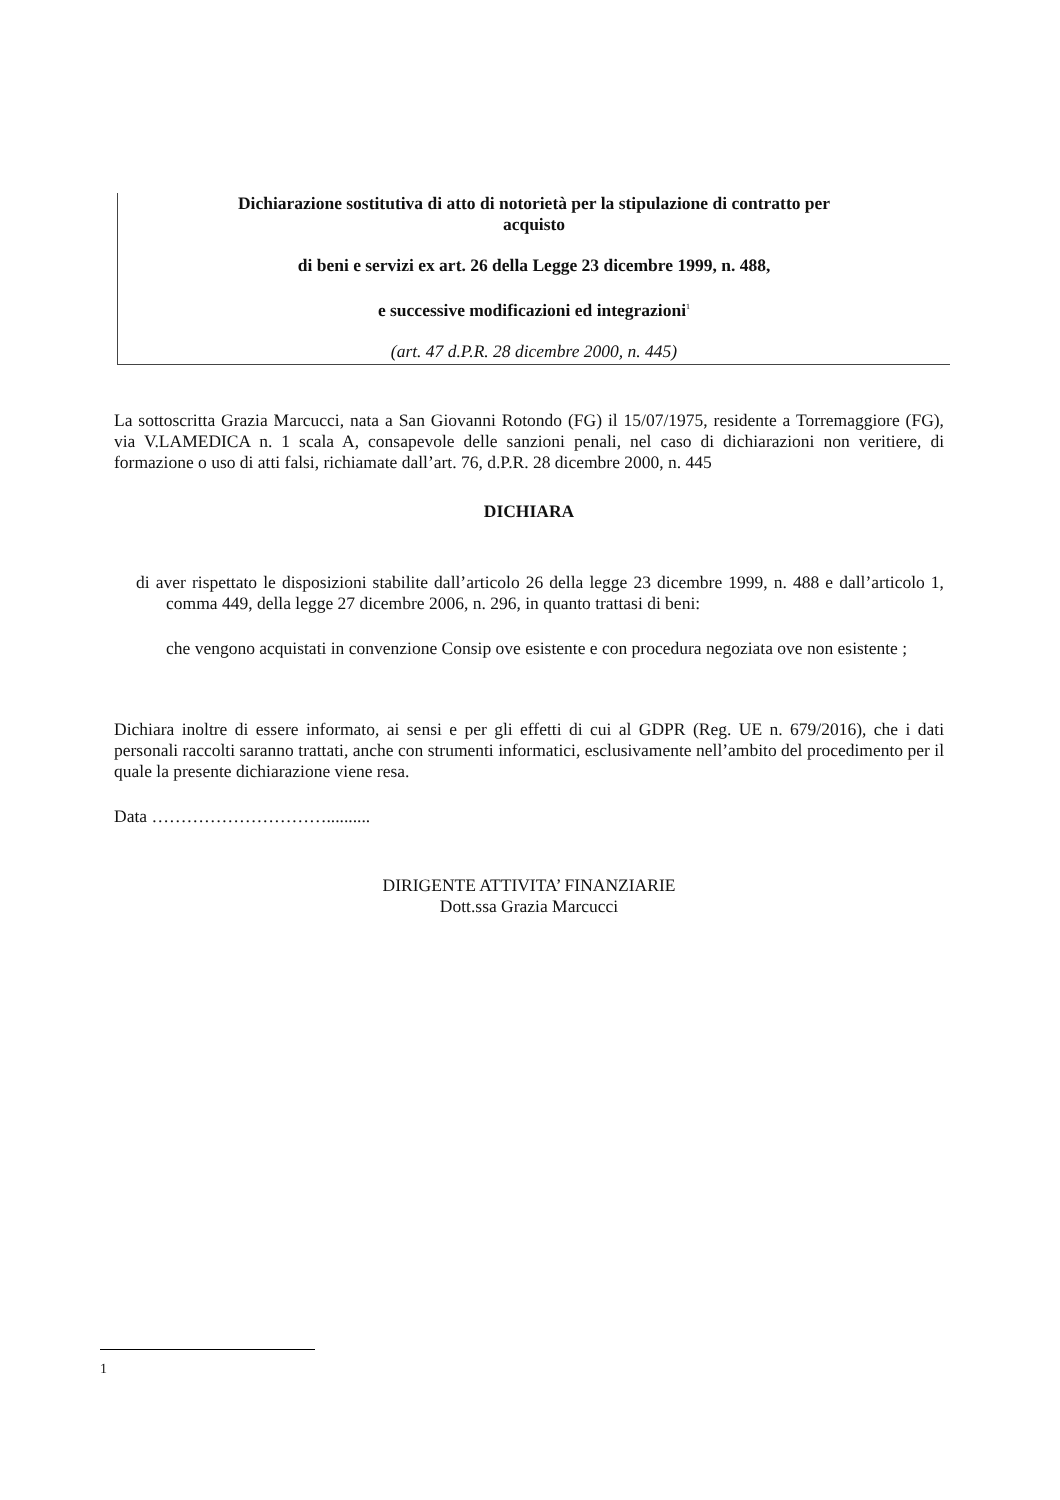Dichiarazione sostitutiva di atto di notorietà per la stipulazione di contratto per
acquisto
di beni e servizi ex art. 26 della Legge 23 dicembre 1999, n. 488,
e successive modificazioni ed integrazioni<sup>1</sup>
(art. 47 d.P.R. 28 dicembre 2000, n. 445)
La sottoscritta Grazia Marcucci, nata a San Giovanni Rotondo (FG) il 15/07/1975, residente a Torremaggiore (FG), via V.LAMEDICA n. 1 scala A, consapevole delle sanzioni penali, nel caso di dichiarazioni non veritiere, di formazione o uso di atti falsi, richiamate dall’art. 76, d.P.R. 28 dicembre 2000, n. 445
DICHIARA
di aver rispettato le disposizioni stabilite dall’articolo 26 della legge 23 dicembre 1999, n. 488 e dall’articolo 1, comma 449, della legge 27 dicembre 2006, n. 296, in quanto trattasi di beni:
che vengono acquistati in convenzione Consip ove esistente e con procedura negoziata ove non esistente ;
Dichiara inoltre di essere informato, ai sensi e per gli effetti di cui al GDPR (Reg. UE n. 679/2016), che i dati personali raccolti saranno trattati, anche con strumenti informatici, esclusivamente nell’ambito del procedimento per il quale la presente dichiarazione viene resa.
Data …………………………..........
DIRIGENTE ATTIVITA’ FINANZIARIE
Dott.ssa Grazia Marcucci
1